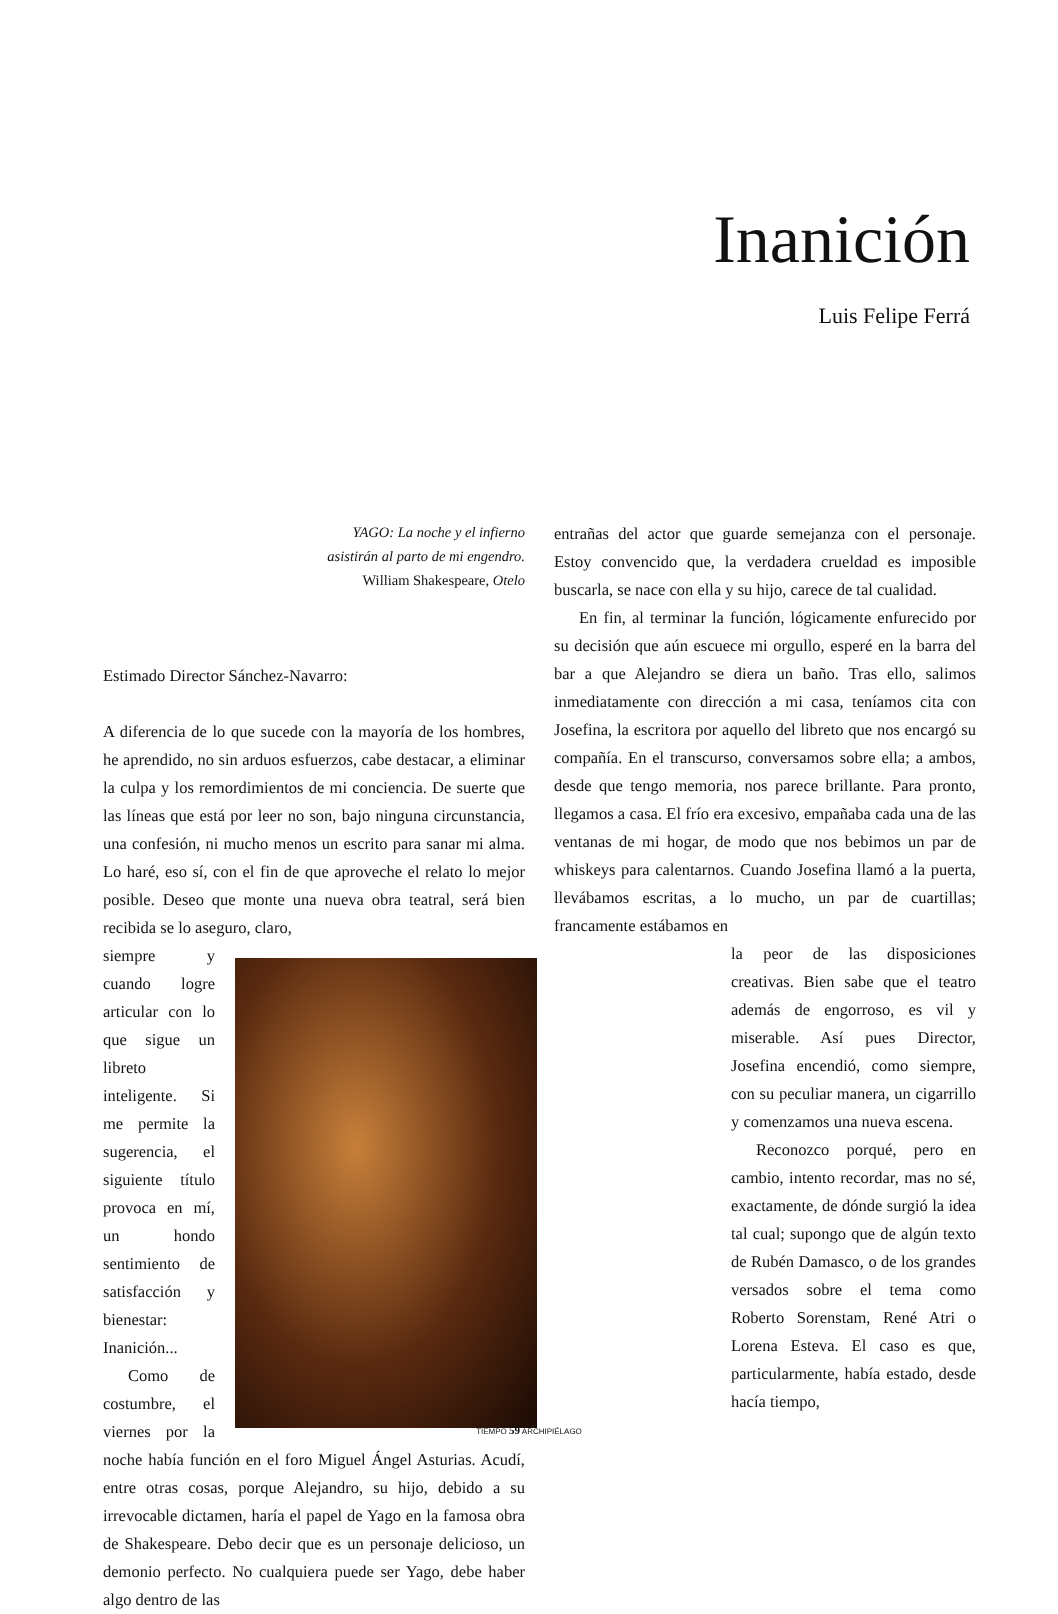Inanición
Luis Felipe Ferrá
YAGO: La noche y el infierno
asistirán al parto de mi engendro.
William Shakespeare, Otelo
Estimado Director Sánchez-Navarro:
A diferencia de lo que sucede con la mayoría de los hombres, he aprendido, no sin arduos esfuerzos, cabe destacar, a eliminar la culpa y los remordimientos de mi conciencia. De suerte que las líneas que está por leer no son, bajo ninguna circunstancia, una confesión, ni mucho menos un escrito para sanar mi alma. Lo haré, eso sí, con el fin de que aproveche el relato lo mejor posible. Deseo que monte una nueva obra teatral, será bien recibida se lo aseguro, claro,
siempre y cuando logre articular con lo que sigue un libreto inteligente. Si me permite la sugerencia, el siguiente título provoca en mí, un hondo sentimiento de satisfacción y bienestar: Inanición...
Como de costumbre, el viernes por la noche había función en el foro Miguel Ángel Asturias. Acudí, entre otras cosas, porque Alejandro, su hijo, debido a su irrevocable dictamen, haría el papel de Yago en la famosa obra de Shakespeare. Debo decir que es un personaje delicioso, un demonio perfecto. No cualquiera puede ser Yago, debe haber algo dentro de las
entrañas del actor que guarde semejanza con el personaje. Estoy convencido que, la verdadera crueldad es imposible buscarla, se nace con ella y su hijo, carece de tal cualidad.
En fin, al terminar la función, lógicamente enfurecido por su decisión que aún escuece mi orgullo, esperé en la barra del bar a que Alejandro se diera un baño. Tras ello, salimos inmediatamente con dirección a mi casa, teníamos cita con Josefina, la escritora por aquello del libreto que nos encargó su compañía. En el transcurso, conversamos sobre ella; a ambos, desde que tengo memoria, nos parece brillante. Para pronto, llegamos a casa. El frío era excesivo, empañaba cada una de las ventanas de mi hogar, de modo que nos bebimos un par de whiskeys para calentarnos. Cuando Josefina llamó a la puerta, llevábamos escritas, a lo mucho, un par de cuartillas; francamente estábamos en
la peor de las disposiciones creativas. Bien sabe que el teatro además de engorroso, es vil y miserable. Así pues Director, Josefina encendió, como siempre, con su peculiar manera, un cigarrillo y comenzamos una nueva escena.
Reconozco porqué, pero en cambio, intento recordar, mas no sé, exactamente, de dónde surgió la idea tal cual; supongo que de algún texto de Rubén Damasco, o de los grandes versados sobre el tema como Roberto Sorenstam, René Atri o Lorena Esteva. El caso es que, particularmente, había estado, desde hacía tiempo,
TIEMPO 59 ARCHIPIÉLAGO